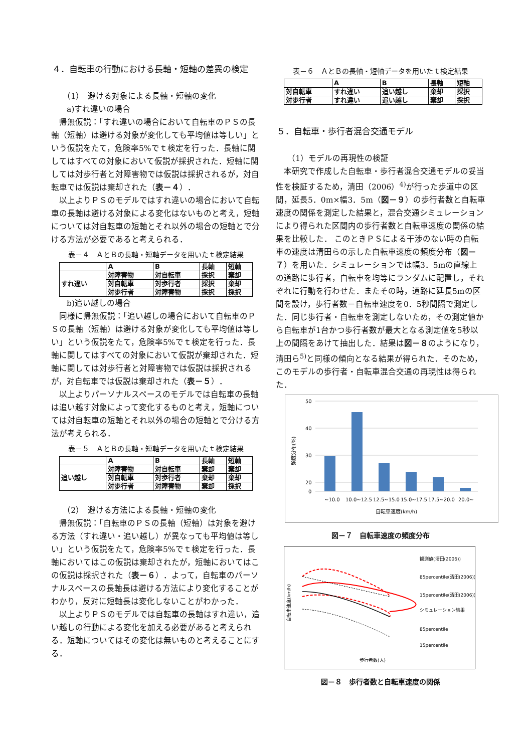４．自転車の行動における長軸・短軸の差異の検定
（1）　避ける対象による長軸・短軸の変化
a)すれ違いの場合
帰無仮説：「すれ違いの場合において自転車のＰＳの長軸（短軸）は避ける対象が変化しても平均値は等しい」という仮説をたて，危険率5%でｔ検定を行った．長軸に関してはすべての対象において仮説が採択された．短軸に関しては対歩行者と対障害物では仮説は採択されるが，対自転車では仮説は棄却された（表－４）．
以上よりＰＳのモデルではすれ違いの場合において自転車の長軸は避ける対象による変化はないものと考え，短軸については対自転車の短軸とそれ以外の場合の短軸とで分ける方法が必要であると考えられる．
表－４　ＡとＢの長軸・短軸データを用いたｔ検定結果
| | A | B | 長軸 | 短軸 |
| すれ違い | 対障害物 | 対自転車 | 採択 | 棄却 |
| | 対自転車 | 対歩行者 | 採択 | 棄却 |
| | 対歩行者 | 対障害物 | 採択 | 採択 |
b)追い越しの場合
同様に帰無仮説：「追い越しの場合において自転車のＰＳの長軸（短軸）は避ける対象が変化しても平均値は等しい」という仮説をたて，危険率5%でｔ検定を行った．長軸に関してはすべての対象において仮説が棄却された．短軸に関しては対歩行者と対障害物では仮説は採択されるが，対自転車では仮説は棄却された（表－５）．
以上よりパーソナルスペースのモデルでは自転車の長軸は追い越す対象によって変化するものと考え，短軸については対自転車の短軸とそれ以外の場合の短軸とで分ける方法が考えられる．
表－５　ＡとＢの長軸・短軸データを用いたｔ検定結果
| | A | B | 長軸 | 短軸 |
| 追い越し | 対障害物 | 対自転車 | 棄却 | 棄却 |
| | 対自転車 | 対歩行者 | 棄却 | 棄却 |
| | 対歩行者 | 対障害物 | 棄却 | 採択 |
（2）　避ける方法による長軸・短軸の変化
帰無仮説：「自転車のＰＳの長軸（短軸）は対象を避ける方法（すれ違い・追い越し）が異なっても平均値は等しい」という仮説をたて，危険率5%でｔ検定を行った．長軸においてはこの仮説は棄却されたが，短軸においてはこの仮説は採択された（表－６）．よって，自転車のパーソナルスペースの長軸長は避ける方法により変化することがわかり，反対に短軸長は変化しないことがわかった．
以上よりＰＳのモデルでは自転車の長軸はすれ違い，追い越しの行動による変化を加える必要があると考えられる．短軸についてはその変化は無いものと考えることにする．
表－６　ＡとＢの長軸・短軸データを用いたｔ検定結果
| | A | B | 長軸 | 短軸 |
| 対自転車 | すれ違い | 追い越し | 棄却 | 採択 |
| 対歩行者 | すれ違い | 追い越し | 棄却 | 採択 |
５．自転車・歩行者混合交通モデル
（1）モデルの再現性の検証
本研究で作成した自転車・歩行者混合交通モデルの妥当性を検証するため，清田（2006）<sup>4)</sup>が行った歩道中の区間，延長5．0m×幅3．5m（図－９）の歩行者数と自転車速度の関係を測定した結果と，混合交通シミュレーションにより得られた区間内の歩行者数と自転車速度の関係の結果を比較した． このときＰＳによる干渉のない時の自転車の速度は清田らの示した自転車速度の頻度分布（図－７）を用いた．シミュレーションでは幅3．5mの直線上の道路に歩行者，自転車を均等にランダムに配置し，それぞれに行動を行わせた．またその時，道路に延長5mの区間を設け，歩行者数－自転車速度を0．5秒間隔で測定した．同じ歩行者・自転車を測定しないため，その測定値から自転車が1台かつ歩行者数が最大となる測定値を5秒以上の間隔をあけて抽出した．結果は図－８のようになり，清田ら<sup>5)</sup>と同様の傾向となる結果が得られた．そのため，このモデルの歩行者・自転車混合交通の再現性は得られた．
50
40
30
20
0
~10.0
10.0~12.5
12.5~15.0
15.0~17.5
17.5~20.0
20.0~
自転車速度(km/h)
頻度分布(%)
図－７　自転車速度の頻度分布
歩行者数(人)
自転車速度(km/h)
観測値(清田(2006))
85percentile(清田(2006))
15percentile(清田(2006))
シミュレーション結果
85percentile
15percentile
図－８　歩行者数と自転車速度の関係